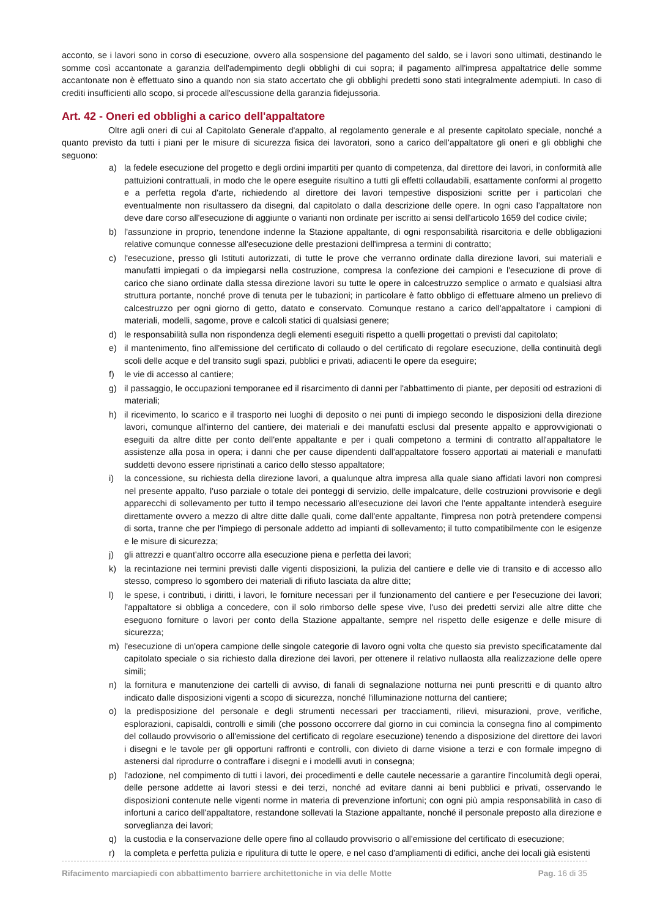acconto, se i lavori sono in corso di esecuzione, ovvero alla sospensione del pagamento del saldo, se i lavori sono ultimati, destinando le somme così accantonate a garanzia dell'adempimento degli obblighi di cui sopra; il pagamento all'impresa appaltatrice delle somme accantonate non è effettuato sino a quando non sia stato accertato che gli obblighi predetti sono stati integralmente adempiuti. In caso di crediti insufficienti allo scopo, si procede all'escussione della garanzia fidejussoria.
Art. 42 - Oneri ed obblighi a carico dell'appaltatore
Oltre agli oneri di cui al Capitolato Generale d'appalto, al regolamento generale e al presente capitolato speciale, nonché a quanto previsto da tutti i piani per le misure di sicurezza fisica dei lavoratori, sono a carico dell'appaltatore gli oneri e gli obblighi che seguono:
a) la fedele esecuzione del progetto e degli ordini impartiti per quanto di competenza, dal direttore dei lavori, in conformità alle pattuizioni contrattuali, in modo che le opere eseguite risultino a tutti gli effetti collaudabili, esattamente conformi al progetto e a perfetta regola d'arte, richiedendo al direttore dei lavori tempestive disposizioni scritte per i particolari che eventualmente non risultassero da disegni, dal capitolato o dalla descrizione delle opere. In ogni caso l'appaltatore non deve dare corso all'esecuzione di aggiunte o varianti non ordinate per iscritto ai sensi dell'articolo 1659 del codice civile;
b) l'assunzione in proprio, tenendone indenne la Stazione appaltante, di ogni responsabilità risarcitoria e delle obbligazioni relative comunque connesse all'esecuzione delle prestazioni dell'impresa a termini di contratto;
c) l'esecuzione, presso gli Istituti autorizzati, di tutte le prove che verranno ordinate dalla direzione lavori, sui materiali e manufatti impiegati o da impiegarsi nella costruzione, compresa la confezione dei campioni e l'esecuzione di prove di carico che siano ordinate dalla stessa direzione lavori su tutte le opere in calcestruzzo semplice o armato e qualsiasi altra struttura portante, nonché prove di tenuta per le tubazioni; in particolare è fatto obbligo di effettuare almeno un prelievo di calcestruzzo per ogni giorno di getto, datato e conservato. Comunque restano a carico dell'appaltatore i campioni di materiali, modelli, sagome, prove e calcoli statici di qualsiasi genere;
d) le responsabilità sulla non rispondenza degli elementi eseguiti rispetto a quelli progettati o previsti dal capitolato;
e) il mantenimento, fino all'emissione del certificato di collaudo o del certificato di regolare esecuzione, della continuità degli scoli delle acque e del transito sugli spazi, pubblici e privati, adiacenti le opere da eseguire;
f) le vie di accesso al cantiere;
g) il passaggio, le occupazioni temporanee ed il risarcimento di danni per l'abbattimento di piante, per depositi od estrazioni di materiali;
h) il ricevimento, lo scarico e il trasporto nei luoghi di deposito o nei punti di impiego secondo le disposizioni della direzione lavori, comunque all'interno del cantiere, dei materiali e dei manufatti esclusi dal presente appalto e approvvigionati o eseguiti da altre ditte per conto dell'ente appaltante e per i quali competono a termini di contratto all'appaltatore le assistenze alla posa in opera; i danni che per cause dipendenti dall'appaltatore fossero apportati ai materiali e manufatti suddetti devono essere ripristinati a carico dello stesso appaltatore;
i) la concessione, su richiesta della direzione lavori, a qualunque altra impresa alla quale siano affidati lavori non compresi nel presente appalto, l'uso parziale o totale dei ponteggi di servizio, delle impalcature, delle costruzioni provvisorie e degli apparecchi di sollevamento per tutto il tempo necessario all'esecuzione dei lavori che l'ente appaltante intenderà eseguire direttamente ovvero a mezzo di altre ditte dalle quali, come dall'ente appaltante, l'impresa non potrà pretendere compensi di sorta, tranne che per l'impiego di personale addetto ad impianti di sollevamento; il tutto compatibilmente con le esigenze e le misure di sicurezza;
j) gli attrezzi e quant'altro occorre alla esecuzione piena e perfetta dei lavori;
k) la recintazione nei termini previsti dalle vigenti disposizioni, la pulizia del cantiere e delle vie di transito e di accesso allo stesso, compreso lo sgombero dei materiali di rifiuto lasciata da altre ditte;
l) le spese, i contributi, i diritti, i lavori, le forniture necessari per il funzionamento del cantiere e per l'esecuzione dei lavori; l'appaltatore si obbliga a concedere, con il solo rimborso delle spese vive, l'uso dei predetti servizi alle altre ditte che eseguono forniture o lavori per conto della Stazione appaltante, sempre nel rispetto delle esigenze e delle misure di sicurezza;
m) l'esecuzione di un'opera campione delle singole categorie di lavoro ogni volta che questo sia previsto specificatamente dal capitolato speciale o sia richiesto dalla direzione dei lavori, per ottenere il relativo nullaosta alla realizzazione delle opere simili;
n) la fornitura e manutenzione dei cartelli di avviso, di fanali di segnalazione notturna nei punti prescritti e di quanto altro indicato dalle disposizioni vigenti a scopo di sicurezza, nonché l'illuminazione notturna del cantiere;
o) la predisposizione del personale e degli strumenti necessari per tracciamenti, rilievi, misurazioni, prove, verifiche, esplorazioni, capisaldi, controlli e simili (che possono occorrere dal giorno in cui comincia la consegna fino al compimento del collaudo provvisorio o all'emissione del certificato di regolare esecuzione) tenendo a disposizione del direttore dei lavori i disegni e le tavole per gli opportuni raffronti e controlli, con divieto di darne visione a terzi e con formale impegno di astenersi dal riprodurre o contraffare i disegni e i modelli avuti in consegna;
p) l'adozione, nel compimento di tutti i lavori, dei procedimenti e delle cautele necessarie a garantire l'incolumità degli operai, delle persone addette ai lavori stessi e dei terzi, nonché ad evitare danni ai beni pubblici e privati, osservando le disposizioni contenute nelle vigenti norme in materia di prevenzione infortuni; con ogni più ampia responsabilità in caso di infortuni a carico dell'appaltatore, restandone sollevati la Stazione appaltante, nonché il personale preposto alla direzione e sorveglianza dei lavori;
q) la custodia e la conservazione delle opere fino al collaudo provvisorio o all'emissione del certificato di esecuzione;
r) la completa e perfetta pulizia e ripulitura di tutte le opere, e nel caso d'ampliamenti di edifici, anche dei locali già esistenti
Rifacimento marciapiedi con abbattimento barriere architettoniche in via delle Motte Pag. 16 di 35